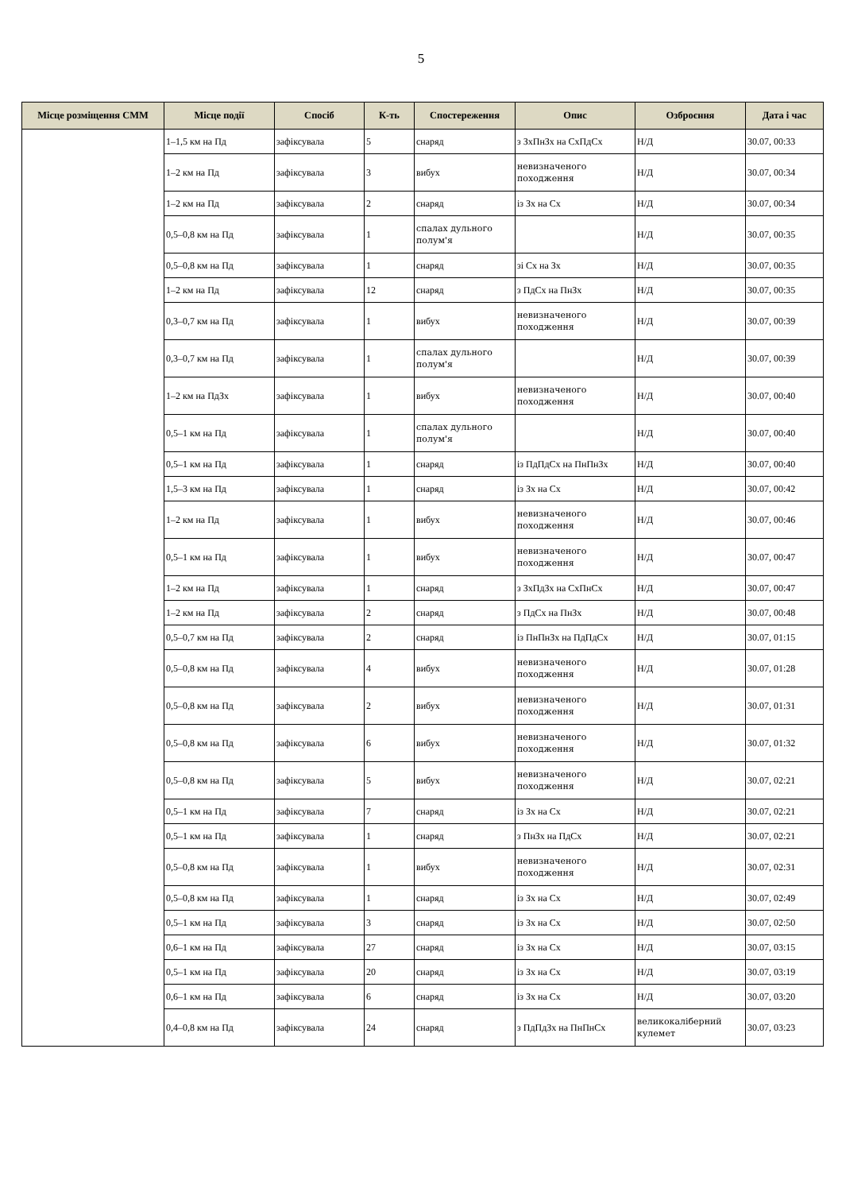5
| Місце розміщення СММ | Місце події | Спосіб | К-ть | Спостереження | Опис | Озброєння | Дата і час |
| --- | --- | --- | --- | --- | --- | --- | --- |
| | 1–1,5 км на Пд | зафіксувала | 5 | снаряд | з ЗхПнЗх на СхПдСх | Н/Д | 30.07, 00:33 |
| | 1–2 км на Пд | зафіксувала | 3 | вибух | невизначеного походження | Н/Д | 30.07, 00:34 |
| | 1–2 км на Пд | зафіксувала | 2 | снаряд | із Зх на Сх | Н/Д | 30.07, 00:34 |
| | 0,5–0,8 км на Пд | зафіксувала | 1 | спалах дульного полум'я | | Н/Д | 30.07, 00:35 |
| | 0,5–0,8 км на Пд | зафіксувала | 1 | снаряд | зі Сх на Зх | Н/Д | 30.07, 00:35 |
| | 1–2 км на Пд | зафіксувала | 12 | снаряд | з ПдСх на ПнЗх | Н/Д | 30.07, 00:35 |
| | 0,3–0,7 км на Пд | зафіксувала | 1 | вибух | невизначеного походження | Н/Д | 30.07, 00:39 |
| | 0,3–0,7 км на Пд | зафіксувала | 1 | спалах дульного полум'я | | Н/Д | 30.07, 00:39 |
| | 1–2 км на ПдЗх | зафіксувала | 1 | вибух | невизначеного походження | Н/Д | 30.07, 00:40 |
| | 0,5–1 км на Пд | зафіксувала | 1 | спалах дульного полум'я | | Н/Д | 30.07, 00:40 |
| | 0,5–1 км на Пд | зафіксувала | 1 | снаряд | із ПдПдСх на ПнПнЗх | Н/Д | 30.07, 00:40 |
| | 1,5–3 км на Пд | зафіксувала | 1 | снаряд | із Зх на Сх | Н/Д | 30.07, 00:42 |
| | 1–2 км на Пд | зафіксувала | 1 | вибух | невизначеного походження | Н/Д | 30.07, 00:46 |
| | 0,5–1 км на Пд | зафіксувала | 1 | вибух | невизначеного походження | Н/Д | 30.07, 00:47 |
| | 1–2 км на Пд | зафіксувала | 1 | снаряд | з ЗхПдЗх на СхПнСх | Н/Д | 30.07, 00:47 |
| | 1–2 км на Пд | зафіксувала | 2 | снаряд | з ПдСх на ПнЗх | Н/Д | 30.07, 00:48 |
| | 0,5–0,7 км на Пд | зафіксувала | 2 | снаряд | із ПнПнЗх на ПдПдСх | Н/Д | 30.07, 01:15 |
| | 0,5–0,8 км на Пд | зафіксувала | 4 | вибух | невизначеного походження | Н/Д | 30.07, 01:28 |
| | 0,5–0,8 км на Пд | зафіксувала | 2 | вибух | невизначеного походження | Н/Д | 30.07, 01:31 |
| | 0,5–0,8 км на Пд | зафіксувала | 6 | вибух | невизначеного походження | Н/Д | 30.07, 01:32 |
| | 0,5–0,8 км на Пд | зафіксувала | 5 | вибух | невизначеного походження | Н/Д | 30.07, 02:21 |
| | 0,5–1 км на Пд | зафіксувала | 7 | снаряд | із Зх на Сх | Н/Д | 30.07, 02:21 |
| | 0,5–1 км на Пд | зафіксувала | 1 | снаряд | з ПнЗх на ПдСх | Н/Д | 30.07, 02:21 |
| | 0,5–0,8 км на Пд | зафіксувала | 1 | вибух | невизначеного походження | Н/Д | 30.07, 02:31 |
| | 0,5–0,8 км на Пд | зафіксувала | 1 | снаряд | із Зх на Сх | Н/Д | 30.07, 02:49 |
| | 0,5–1 км на Пд | зафіксувала | 3 | снаряд | із Зх на Сх | Н/Д | 30.07, 02:50 |
| | 0,6–1 км на Пд | зафіксувала | 27 | снаряд | із Зх на Сх | Н/Д | 30.07, 03:15 |
| | 0,5–1 км на Пд | зафіксувала | 20 | снаряд | із Зх на Сх | Н/Д | 30.07, 03:19 |
| | 0,6–1 км на Пд | зафіксувала | 6 | снаряд | із Зх на Сх | Н/Д | 30.07, 03:20 |
| | 0,4–0,8 км на Пд | зафіксувала | 24 | снаряд | з ПдПдЗх на ПнПнСх | великокаліберний кулемет | 30.07, 03:23 |